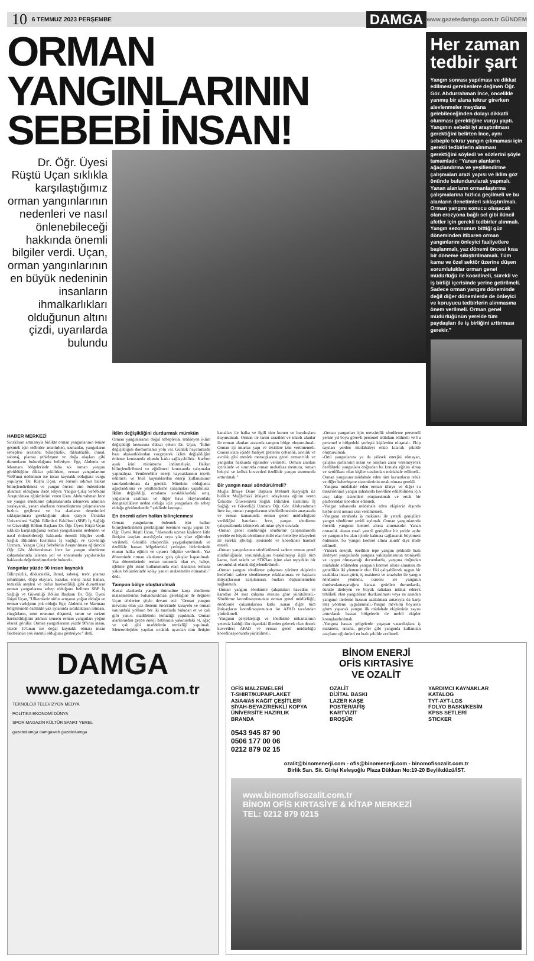10 6 TEMMUZ 2023 PERŞEMBE DAMGA www.gazetedamga.com.tr GÜNDEM
ORMAN YANGINLARININ
SEBEBİ İNSAN!
Dr. Öğr. Üyesi Rüştü Uçan sıklıkla karşılaştığımız orman yangınlarının nedenleri ve nasıl önlenebileceği hakkında önemli bilgiler verdi. Uçan, orman yangınlarının en büyük nedeninin insanların ihmalkarlıkları olduğunun altını çizdi, uyarılarda bulundu
Her zaman tedbir şart
Yangın sonrası yapılması ve dikkat edilmesi gerekenlere değinen Öğr. Gör. Abdurrahman İnce, öncelikle yanmış bir alana tekrar girerken alevlenmeler meydana gelebileceğinden dolayı dikkatli olunması gerektiğine vurgu yaptı. Yangının sebebi iyi araştırılması gerektiğini belirten İnce, aynı sebeple tekrar yangın çıkmaması için gerekli tedbirlerin alınması gerektiğini söyledi ve sözlerini şöyle tamamladı: "Yanan alanların ağaçlandırma ve yeşillendirme çalışmaları arazi yapısı ve iklim göz önünde bulundurularak yapmalı. Yanan alanların ormanlaştırma çalışmalarına hızlıca geçilmeli ve bu alanların denetimleri sıklaştırılmalı. Orman yangını sonucu oluşacak olan erozyona bağlı sel gibi ikincil afetler için gerekli tedbirler alınmalı. Yangın sezonunun bittiği güz döneminden itibaren orman yangınlarını önleyici faaliyetlere başlanmalı, yaz dönemi öncesi kısa bir döneme sıkıştırılmamalı. Tüm kamu ve özel sektör üzerine düşen sorumluluklar orman genel müdürlüğü ile koordineli, sürekli ve iş birliği içerisinde yerine getirilmeli. Sadece orman yangını döneminde değil diğer dönemlerde de önleyici ve koruyucu tedbirlerin alınmasına önem verilmeli. Orman genel müdürlüğünün yerelde tüm paydaşları ile iş birliğini arttırması gerekir."
HABER MERKEZİ
Sıcakların artmasıyla birlikte orman yangınlarının önüne geçmek için tedbirler artırılırken, uzmanlar, yangınların sebepleri arasında; bilinçsizlik, dikkatsizlik, ihmal, sabotaj, plansız şehirleşme ve doğa olayları gibi durumların bulunduğunu belirtiyor. Ege, Akdeniz ve Marmara bölgelerinde daha sık orman yangını görüldüğüne dikkat çekilirken, orman yangınlarının %90'ının nedeninin ise insan kaynaklı olduğuna vurgu yapılıyor. Dr. Rüştü Uçan, en önemli adımın halkın bilinçlendirilmesi ve yangın öncesi tüm önlemlerin alınması olduğunu ifade ediyor. Yangın Çıkış Sebebinin Araştırılması eğitimlerini veren Uzm. Abdurrahman İnce ise yangın söndürme çalışmalarında izlenecek adımları sıralayarak, yanan alanların ormanlaştırma çalışmalarına hızlıca geçilmesi ve bu alanların denetimleri sıklaştırılması gerektiğinin altını çiziyor Üsküdar Üniversitesi Sağlık Bilimleri Fakültesi (SBF) İş Sağlığı ve Güvenliği Bölüm Başkanı Dr. Öğr. Üyesi Rüştü Uçan sıklıkla karşılaştığımız orman yangınlarının nedenleri ve nasıl önlenebileceği hakkında önemli bilgiler verdi. Sağlık Bilimleri Enstitüsü İş Sağlığı ve Güvenliği Uzmanı, Yangın Çıkış Sebebinin Araştırılması eğitimcisi Öğr. Gör. Abdurrahman İnce ise yangın söndürme çalışmalarında izlenen yol ve sonrasında yapılacaklar hakkında değerlendirmelerde bulundu.
Yangınlar yüzde 90 insan kaynaklı
Bilinçsizlik, dikkatsizlik, ihmal, sabotaj, terör, plansız şehirleşme, doğa olayları, kazalar, enerji nakil hatları, temizlik ateşleri ve nüfus hareketliliği gibi durumların orman yangınlarına sebep olduğunu belirten SBF İş Sağlığı ve Güvenliği Bölüm Başkanı Dr. Öğr. Üyesi Rüştü Uçan, "Ülkemizde nüfus artışının yoğun olduğu ve orman varlığının çok olduğu Ege, Akdeniz ve Marmara bölgelerinde özellikle yaz aylarında sıcaklıkların artması, rüzgârların, nem oranının düşmesi, tarım ve turizm hareketliliğinin artması sonucu orman yangınları yoğun olarak görülür. Orman yangınlarının yüzde 90'ının insan, yüzde 10'unun ise doğal kaynaklı olması insan faktörünün çok önemli olduğunu gösteriyor." dedi.
İklim değişikliğini durdurmak mümkün
Orman yangınlarının doğal sebeplerini tetikleyen iklim değişikliği konusuna dikkat çeken Dr. Uçan, "İklim değişikliğini durdurmanın yolu var. Günlük hayatımızda bazı alışkanlıklardan vazgeçerek iklim değişikliğini önleme konusunda olumlu katkı sağlayabiliriz. Karbon ayak izini minimuma indirmeliyiz. Halkın bilinçlendirilmesi ve eğitilmesi konusunda çalışmalar yapmalıyız. Yenilenebilir enerji kaynaklarının teşvik edilmesi ve fosil kaynaklardan enerji kullanımının sınırlandırılması da gerekli. Mümkün olduğunca ağaçlandırma ve yeşillendirme çalışmaları yapabiliriz. İklim değişikliği, ortalama sıcaklıklardaki artış, yağışların azalması ve diğer hava olaylarındaki dengesizliklere neden olduğu için yangınlara da sebep olduğu görülmektedir." şeklinde konuştu.
En önemli adım halkın bilinçlenmesi
Orman yangınlarını önlemek için halkın bilinçlendirilmesi gerektiğinin önemine vurgu yapan Dr. Öğr. Üyesi Rüştü Uçan, "Alanında uzman kişilerce kitle iletişim araçları aracılığıyla veya yüz yüze eğitimler verilmeli. Gönüllü itfaiyecilik yaygınlaştırılmalı ve özellikle hassas bölgelerdeki yerleşim birimlerinde oturan halka eğitici ve uyarıcı bilgiler verilmeli. Yaz döneminde orman alanlarına giriş çıkışlar kapatılmalı. Yaz dönemlerinde orman sınırında olan ev, bahçe, işletme gibi insan kullanımında olan alanların ormana yakın bölümlerinde kolay yanıcı malzemeler olmamalı." dedi.
Tampon bölge oluşturulmalı
Kırsal alanlarda yangın ihtimaline karşı söndürme malzemelerinin bulundurulması gerektiğine de değinen Uçan sözlerine şöyle devam etti: "Orman yangını mevsimi olan yaz dönemi öncesinde karayolu ve orman sınırındaki yolların her iki tarafında bulunan ot ve çalı gibi yanıcı maddelerin temizliği yapılmalı. Orman alanlarından geçen enerji hatlarının yakınındaki ot, ağaç ve çalı gibi maddelerin temizliği yapılmalı. Meteorolojiden yapılan sıcaklık uyarıları tüm iletişim kanalları ile halka ve ilgili tüm kurum ve kuruluşlara duyurulmalı. Orman ile tarım arazileri ve imarlı alanlar ile orman alanları arasında tampon bölge oluşturulmalı. Orman içi imarsız yapı ve tesislere izin verilmemeli. Orman alanı içinde faaliyet gösteren çobanlık, arıcılık ve avcılık gibi meslek mensuplarına genel ormancılık ve yangınlar hakkında eğitimler verilmeli. Orman alanları içerisinde ve sınırında orman muhafaza memuru, orman bekçisi ve kolluk kuvvetleri özellikle yangın sezonunda arttırılmalı."
Bir yangın nasıl söndürülmeli?
Muğla İtfaiye Daire Başkanı Mehmet Karyağdı ile birlikte Muğla'daki itfaiyeci adaylarına eğitim veren Üsküdar Üniversitesi Sağlık Bilimleri Enstitüsü İş Sağlığı ve Güvenliği Uzmanı Öğr. Gör. Abdurrahman İnce ise, orman yangınlarının söndürülmesinin anayasada ve orman kanununda orman genel müdürlüğüne verildiğini hatırlattı. İnce, yangın söndürme çalışmalarında izlenecek adımları şöyle sıraladı:
-Orman genel müdürlüğü söndürme çalışmalarında yerelde en büyük söndürme ekibi olan belediye itfaiyeleri ile sürekli işbirliği içerisinde ve koordineli hareket etmeli.
-Orman yangınlarının söndürülmesi sadece orman genel müdürlüğünün sorumluluğuna bırakılmayıp ilgili tüm kamu, özel sektör ve STK'ları içine alan topyekün bir sorumluluk olarak değerlendirilmeli.
-Orman yangını söndürme çalışması yürüten ekiplerin hedefinin sadece söndürmeye odaklanması ve başkaca ihtiyaçlarının karşılanarak bunları düşünmemeleri sağlanmalı.
-Orman yangını söndürme çalışmaları havadan ve karadan 24 saat çalışma esasına göre yürütülmeli.-Söndürme koordinasyonunun orman genel müdürlüğü, söndürme çalışmalarına katkı sunan diğer tüm ihtiyaçların koordinasyonunun ise AFAD tarafından yürütülmeli.
-Yangının gerçekleştiği ve söndürme imkanlarının yetersiz kaldığı ilin dışındaki illerden gelecek olan destek kuvvetleri AFAD ve orman genel müdürlüğü koordinasyonunda yürütülmeli.
-Orman yangınları için mevsimlik söndürme personeli yerine yıl boyu görevli personel istihdam edilmeli ve bu personel o bölgedeki yerleşik kişilerden oluşmalı. Ekip sayıları yerden müdahaleyi etkin kılacak şekilde oluşturulmalı.
-Örtü yangınlarına ya da yüksek enerjisi olmayan, çalışma şartlarının insan ve araçlara zarar veremeyecek özellikteki yangınlara doğrudan bu konuda eğitim almış ve sertifikası olan kişiler tarafından müdahale edilmeli.-Orman yangınına müdahale eden tüm kurumların telsiz ve diğer haberleşme sistemlerinin ortak olması gerekli.
-Yangına müdahale eden orman itfaiye ve diğer su tankerlerinin yangın sahasında koordine edilebilmesi için araç takip sistemleri oluşturulmalı ve ortak bir platformdan koordine edilmeli.
-Yangın sahasında müdahale eden ekiplerin dışında hiçbir sivil unsura izin verilmemeli.
-Yangının etrafında iş makinesi ile yeterli genişlikte yangın söndürme şeridi açılmalı. Orman yangınlarında öncelik yangının kontrol altına alınmasıdır. Yanan ormanlık alanın etrafı yeterli genişlikte bir şeritle açılır ve yangının bu alan içinde kalması sağlanarak büyümesi önlenirse, bu 'yangın kontrol altına alındı' diye ifade edilmeli.
-Yüksek enerjili, özellikle tepe yangını şeklinde hızlı ilerleyen yangınlarda yangına yaklaşılmasının emniyetli ve uygun olmayacağı durumlarda, yangına doğrudan müdahale edilmeden yangının kontrol altına alınması da genellikle iki yöntemle olur. İlki çalışabilecek uygun bir uzaklıkta insan gücü, iş makinesi ve arazözler ile yangın söndürme yöntemi, ikincisi ise yangının durdurulamayacağına kanaat getirilen durumlarda, süratle ilerleyen ve büyük sahalara intikal ederek tehlikeli olan yangınların durdurulması veya en azından yangının ilerleme hızının azaltılması amacıyla da karşı ateş yöntemi uygulanmalı.-Yangın mevsimi boyunca görev yapacak yangın ilk müdahale ekiplerinin sayısı arttırılarak hassas bölgelerde de mobil ekipler konuşlandırılmalı.
-Yangına hassas gölgelerde yaşayan vatandaşlara iş makinesi, arazöz, greyder gibi yangında kullanılan araçların eğitimleri en hızlı şekilde verilmeli.
DAMGA
www.gazetedamga.com.tr
TEKNOLOJİ TELEVİZYON MEDYA
POLİTİKA EKONOMİ DÜNYA
SPOR MAGAZİN KÜLTÜR SANAT YEREL
gazetedamga damgaweb gazetedamga
BİNOM ENERJİ
OFİS KIRTASİYE
VE OZALİT
OFİS MALZEMELERİ
T-SHIRT/KUPA/PLAKET
A3/A4/A5 KAĞIT ÇEŞİTLERİ
SİYAH-BEYAZ/RENKLİ KOPYA
ÜNİVERSİTE HAZIRLIK
BRANDA
OZALİT
DİJİTAL BASKI
LAZER KAŞE
POSTER/AFİŞ
KARTVİZİT
BROŞÜR
YARDIMCI KAYNAKLAR
KATALOG
TYT-AYT-LGS
FOLYO BASKI/KESİM
KPSS SETLERİ
STICKER
0543 945 87 90
0506 177 00 06
0212 879 02 15
ozalit@binomenerji.com - ofis@binomenerji.com - binomofisozalit.com.tr
Birlik San. Sit. Girişi Keleşoğlu Plaza Dükkan No:19-20 Beylikdüzü/İST.
www.binomofisozalit.com.tr
BİNOM OFİS KIRTASİYE & KİTAP MERKEZİ
TEL: 0212 879 0215